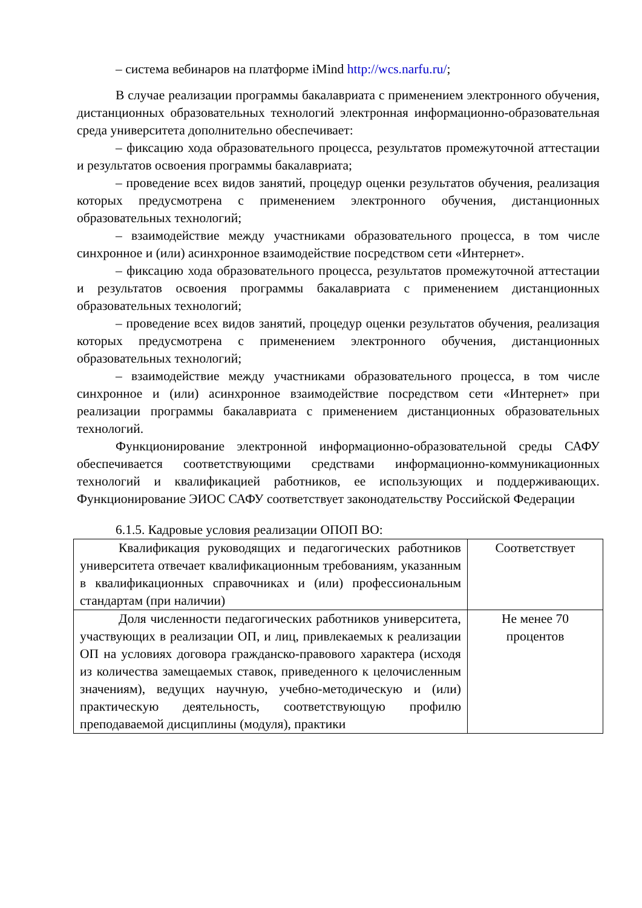– система вебинаров на платформе iMind http://wcs.narfu.ru/;
В случае реализации программы бакалавриата с применением электронного обучения, дистанционных образовательных технологий электронная информационно-образовательная среда университета дополнительно обеспечивает:
– фиксацию хода образовательного процесса, результатов промежуточной аттестации и результатов освоения программы бакалавриата;
– проведение всех видов занятий, процедур оценки результатов обучения, реализация которых предусмотрена с применением электронного обучения, дистанционных образовательных технологий;
– взаимодействие между участниками образовательного процесса, в том числе синхронное и (или) асинхронное взаимодействие посредством сети «Интернет».
– фиксацию хода образовательного процесса, результатов промежуточной аттестации и результатов освоения программы бакалавриата с применением дистанционных образовательных технологий;
– проведение всех видов занятий, процедур оценки результатов обучения, реализация которых предусмотрена с применением электронного обучения, дистанционных образовательных технологий;
– взаимодействие между участниками образовательного процесса, в том числе синхронное и (или) асинхронное взаимодействие посредством сети «Интернет» при реализации программы бакалавриата с применением дистанционных образовательных технологий.
Функционирование электронной информационно-образовательной среды САФУ обеспечивается соответствующими средствами информационно-коммуникационных технологий и квалификацией работников, ее использующих и поддерживающих. Функционирование ЭИОС САФУ соответствует законодательству Российской Федерации
6.1.5. Кадровые условия реализации ОПОП ВО:
| Квалификация руководящих и педагогических работников университета отвечает квалификационным требованиям, указанным в квалификационных справочниках и (или) профессиональным стандартам (при наличии) | Соответствует |
| Доля численности педагогических работников университета, участвующих в реализации ОП, и лиц, привлекаемых к реализации ОП на условиях договора гражданско-правового характера (исходя из количества замещаемых ставок, приведенного к целочисленным значениям), ведущих научную, учебно-методическую и (или) практическую деятельность, соответствующую профилю преподаваемой дисциплины (модуля), практики | Не менее 70 процентов |